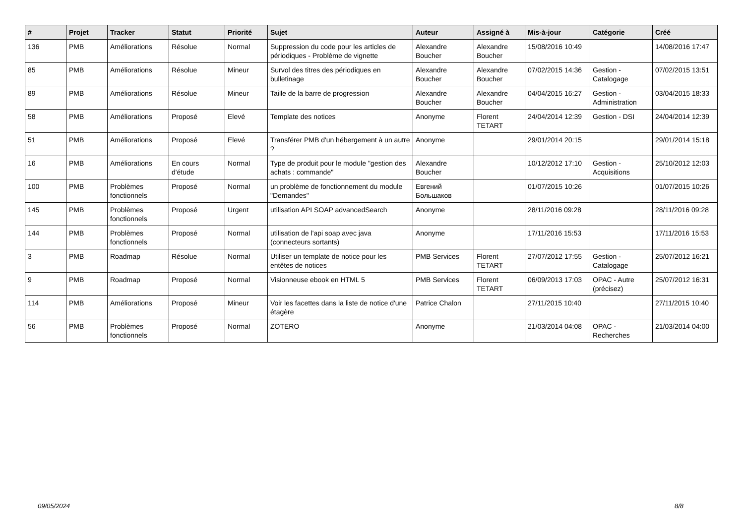| # | Projet | Tracker | Statut | Priorité | Sujet | Auteur | Assigné à | Mis-à-jour | Catégorie | Créé |
| --- | --- | --- | --- | --- | --- | --- | --- | --- | --- | --- |
| 136 | PMB | Améliorations | Résolue | Normal | Suppression du code pour les articles de périodiques - Problème de vignette | Alexandre Boucher | Alexandre Boucher | 15/08/2016 10:49 | | 14/08/2016 17:47 |
| 85 | PMB | Améliorations | Résolue | Mineur | Survol des titres des périodiques en bulletinage | Alexandre Boucher | Alexandre Boucher | 07/02/2015 14:36 | Gestion - Catalogage | 07/02/2015 13:51 |
| 89 | PMB | Améliorations | Résolue | Mineur | Taille de la barre de progression | Alexandre Boucher | Alexandre Boucher | 04/04/2015 16:27 | Gestion - Administration | 03/04/2015 18:33 |
| 58 | PMB | Améliorations | Proposé | Elevé | Template des notices | Anonyme | Florent TETART | 24/04/2014 12:39 | Gestion - DSI | 24/04/2014 12:39 |
| 51 | PMB | Améliorations | Proposé | Elevé | Transférer PMB d'un hébergement à un autre ? | Anonyme | | 29/01/2014 20:15 | | 29/01/2014 15:18 |
| 16 | PMB | Améliorations | En cours d'étude | Normal | Type de produit pour le module "gestion des achats : commande" | Alexandre Boucher | | 10/12/2012 17:10 | Gestion - Acquisitions | 25/10/2012 12:03 |
| 100 | PMB | Problèmes fonctionnels | Proposé | Normal | un problème de fonctionnement du module "Demandes" | Евгений Большаков | | 01/07/2015 10:26 | | 01/07/2015 10:26 |
| 145 | PMB | Problèmes fonctionnels | Proposé | Urgent | utilisation API SOAP advancedSearch | Anonyme | | 28/11/2016 09:28 | | 28/11/2016 09:28 |
| 144 | PMB | Problèmes fonctionnels | Proposé | Normal | utilisation de l'api soap avec java (connecteurs sortants) | Anonyme | | 17/11/2016 15:53 | | 17/11/2016 15:53 |
| 3 | PMB | Roadmap | Résolue | Normal | Utiliser un template de notice pour les entêtes de notices | PMB Services | Florent TETART | 27/07/2012 17:55 | Gestion - Catalogage | 25/07/2012 16:21 |
| 9 | PMB | Roadmap | Proposé | Normal | Visionneuse ebook en HTML 5 | PMB Services | Florent TETART | 06/09/2013 17:03 | OPAC - Autre (précisez) | 25/07/2012 16:31 |
| 114 | PMB | Améliorations | Proposé | Mineur | Voir les facettes dans la liste de notice d'une étagère | Patrice Chalon | | 27/11/2015 10:40 | | 27/11/2015 10:40 |
| 56 | PMB | Problèmes fonctionnels | Proposé | Normal | ZOTERO | Anonyme | | 21/03/2014 04:08 | OPAC - Recherches | 21/03/2014 04:00 |
09/05/2024 8/8